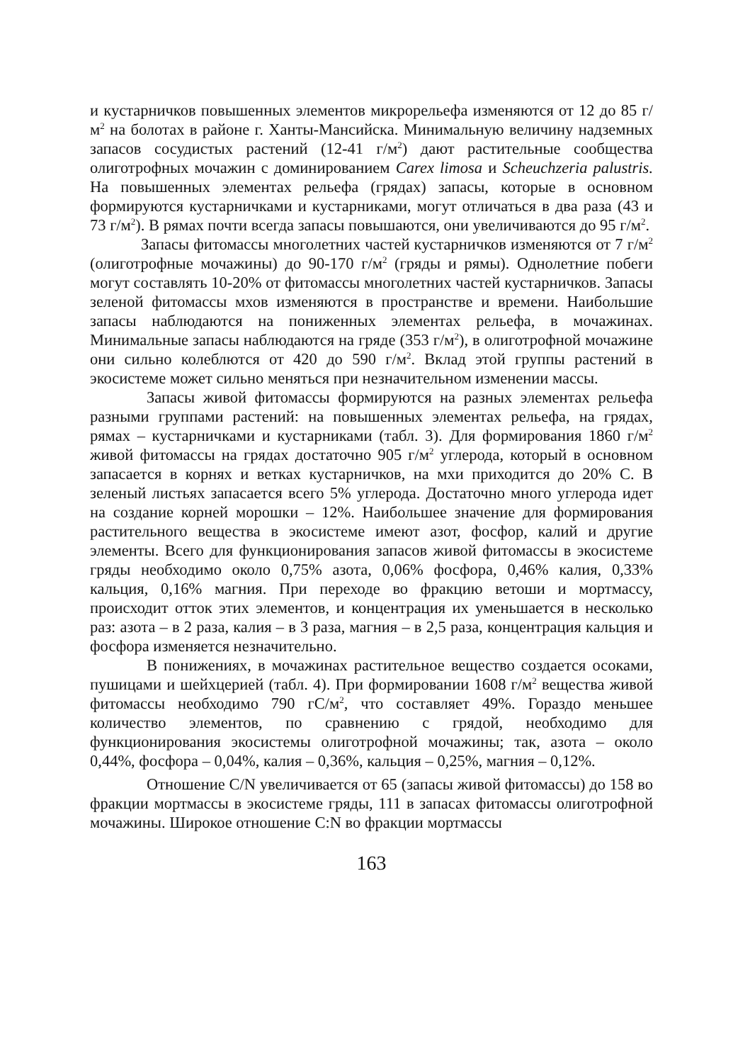и кустарничков повышенных элементов микрорельефа изменяются от 12 до 85 г/м<sup>2</sup> на болотах в районе г. Ханты-Мансийска. Минимальную величину надземных запасов сосудистых растений (12-41 г/м<sup>2</sup>) дают растительные сообщества олиготрофных мочажин с доминированием Carex limosa и Scheuchzeria palustris. На повышенных элементах рельефа (грядах) запасы, которые в основном формируются кустарничками и кустарниками, могут отличаться в два раза (43 и 73 г/м<sup>2</sup>). В рямах почти всегда запасы повышаются, они увеличиваются до 95 г/м<sup>2</sup>.
Запасы фитомассы многолетних частей кустарничков изменяются от 7 г/м<sup>2</sup> (олиготрофные мочажины) до 90-170 г/м<sup>2</sup> (гряды и рямы). Однолетние побеги могут составлять 10-20% от фитомассы многолетних частей кустарничков. Запасы зеленой фитомассы мхов изменяются в пространстве и времени. Наибольшие запасы наблюдаются на пониженных элементах рельефа, в мочажинах. Минимальные запасы наблюдаются на гряде (353 г/м<sup>2</sup>), в олиготрофной мочажине они сильно колеблются от 420 до 590 г/м<sup>2</sup>. Вклад этой группы растений в экосистеме может сильно меняться при незначительном изменении массы.
Запасы живой фитомассы формируются на разных элементах рельефа разными группами растений: на повышенных элементах рельефа, на грядах, рямах – кустарничками и кустарниками (табл. 3). Для формирования 1860 г/м<sup>2</sup> живой фитомассы на грядах достаточно 905 г/м<sup>2</sup> углерода, который в основном запасается в корнях и ветках кустарничков, на мхи приходится до 20% С. В зеленый листьях запасается всего 5% углерода. Достаточно много углерода идет на создание корней морошки – 12%. Наибольшее значение для формирования растительного вещества в экосистеме имеют азот, фосфор, калий и другие элементы. Всего для функционирования запасов живой фитомассы в экосистеме гряды необходимо около 0,75% азота, 0,06% фосфора, 0,46% калия, 0,33% кальция, 0,16% магния. При переходе во фракцию ветоши и мортмассу, происходит отток этих элементов, и концентрация их уменьшается в несколько раз: азота – в 2 раза, калия – в 3 раза, магния – в 2,5 раза, концентрация кальция и фосфора изменяется незначительно.
В понижениях, в мочажинах растительное вещество создается осоками, пушицами и шейхцерией (табл. 4). При формировании 1608 г/м<sup>2</sup> вещества живой фитомассы необходимо 790 гС/м<sup>2</sup>, что составляет 49%. Гораздо меньшее количество элементов, по сравнению с грядой, необходимо для функционирования экосистемы олиготрофной мочажины; так, азота – около 0,44%, фосфора – 0,04%, калия – 0,36%, кальция – 0,25%, магния – 0,12%.
Отношение C/N увеличивается от 65 (запасы живой фитомассы) до 158 во фракции мортмассы в экосистеме гряды, 111 в запасах фитомассы олиготрофной мочажины. Широкое отношение C:N во фракции мортмассы
163